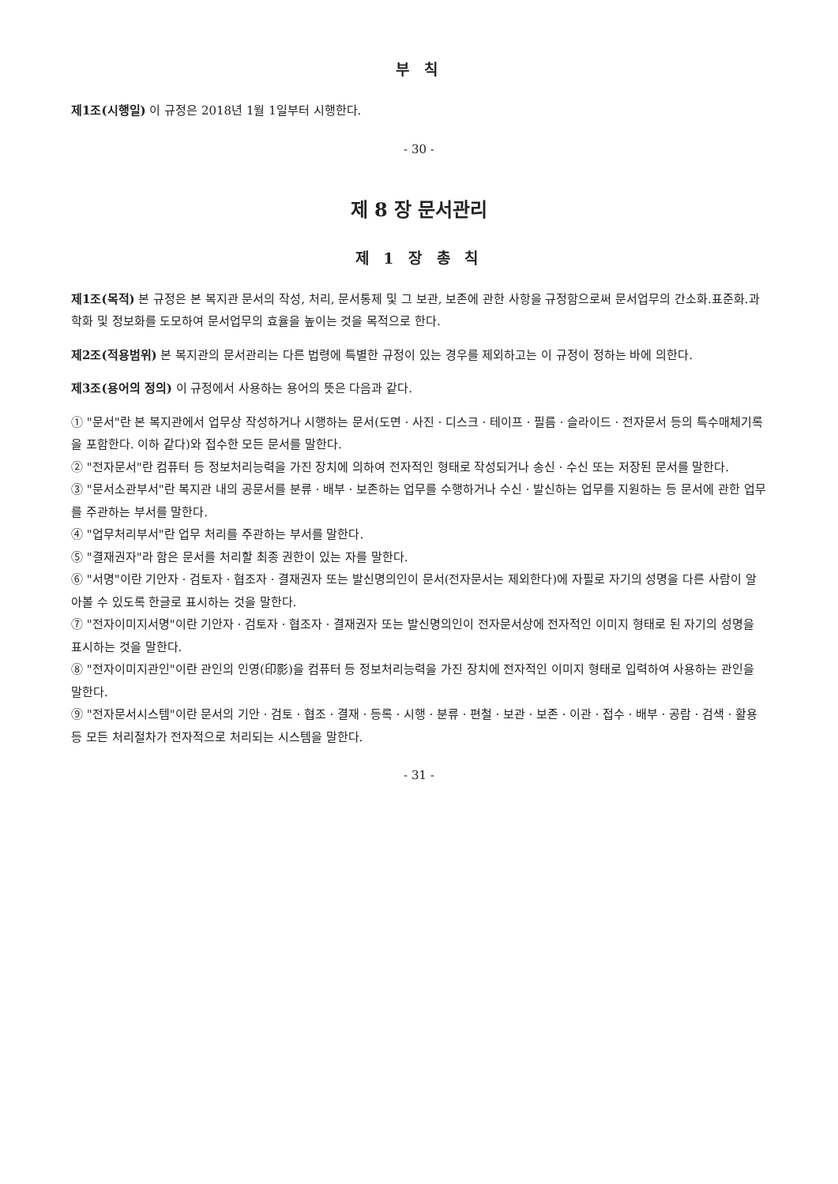부 칙
제1조(시행일) 이 규정은 2018년 1월 1일부터 시행한다.
- 30 -
제 8 장 문서관리
제 1 장 총 칙
제1조(목적) 본 규정은 본 복지관 문서의 작성, 처리, 문서통제 및 그 보관, 보존에 관한 사항을 규정함으로써 문서업무의 간소화.표준화.과학화 및 정보화를 도모하여 문서업무의 효율을 높이는 것을 목적으로 한다.
제2조(적용범위) 본 복지관의 문서관리는 다른 법령에 특별한 규정이 있는 경우를 제외하고는 이 규정이 정하는 바에 의한다.
제3조(용어의 정의) 이 규정에서 사용하는 용어의 뜻은 다음과 같다.
① "문서"란 본 복지관에서 업무상 작성하거나 시행하는 문서(도면ㆍ사진ㆍ디스크ㆍ테이프ㆍ필름ㆍ슬라이드ㆍ전자문서 등의 특수매체기록을 포함한다. 이하 같다)와 접수한 모든 문서를 말한다.
② "전자문서"란 컴퓨터 등 정보처리능력을 가진 장치에 의하여 전자적인 형태로 작성되거나 송신ㆍ수신 또는 저장된 문서를 말한다.
③ "문서소관부서"란 복지관 내의 공문서를 분류ㆍ배부ㆍ보존하는 업무를 수행하거나 수신ㆍ발신하는 업무를 지원하는 등 문서에 관한 업무를 주관하는 부서를 말한다.
④ "업무처리부서"란 업무 처리를 주관하는 부서를 말한다.
⑤ "결재권자"라 함은 문서를 처리할 최종 권한이 있는 자를 말한다.
⑥ "서명"이란 기안자ㆍ검토자ㆍ협조자ㆍ결재권자 또는 발신명의인이 문서(전자문서는 제외한다)에 자필로 자기의 성명을 다른 사람이 알아볼 수 있도록 한글로 표시하는 것을 말한다.
⑦ "전자이미지서명"이란 기안자ㆍ검토자ㆍ협조자ㆍ결재권자 또는 발신명의인이 전자문서상에 전자적인 이미지 형태로 된 자기의 성명을 표시하는 것을 말한다.
⑧ "전자이미지관인"이란 관인의 인영(印影)을 컴퓨터 등 정보처리능력을 가진 장치에 전자적인 이미지 형태로 입력하여 사용하는 관인을 말한다.
⑨ "전자문서시스템"이란 문서의 기안ㆍ검토ㆍ협조ㆍ결재ㆍ등록ㆍ시행ㆍ분류ㆍ편철ㆍ보관ㆍ보존ㆍ이관ㆍ접수ㆍ배부ㆍ공람ㆍ검색ㆍ활용 등 모든 처리절차가 전자적으로 처리되는 시스템을 말한다.
- 31 -